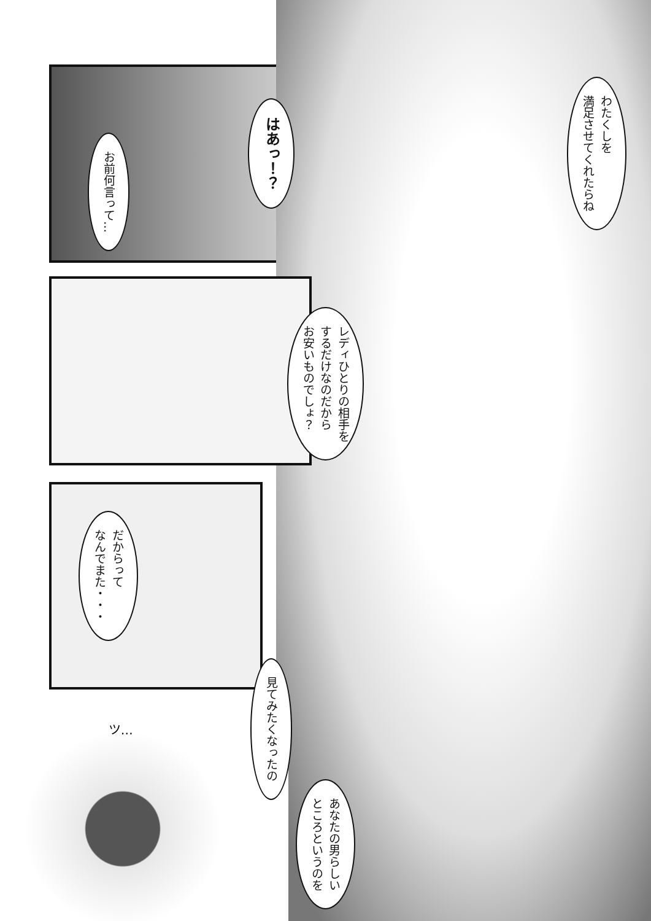わたくしを
満足させてくれたらね
はあっ！？
お前何言って…
レディひとりの相手を
するだけなのだから
お安いものでしょ？
だからって
なんでまた・・・
ツ…
見てみたくなったの
あなたの男らしい
ところというのを